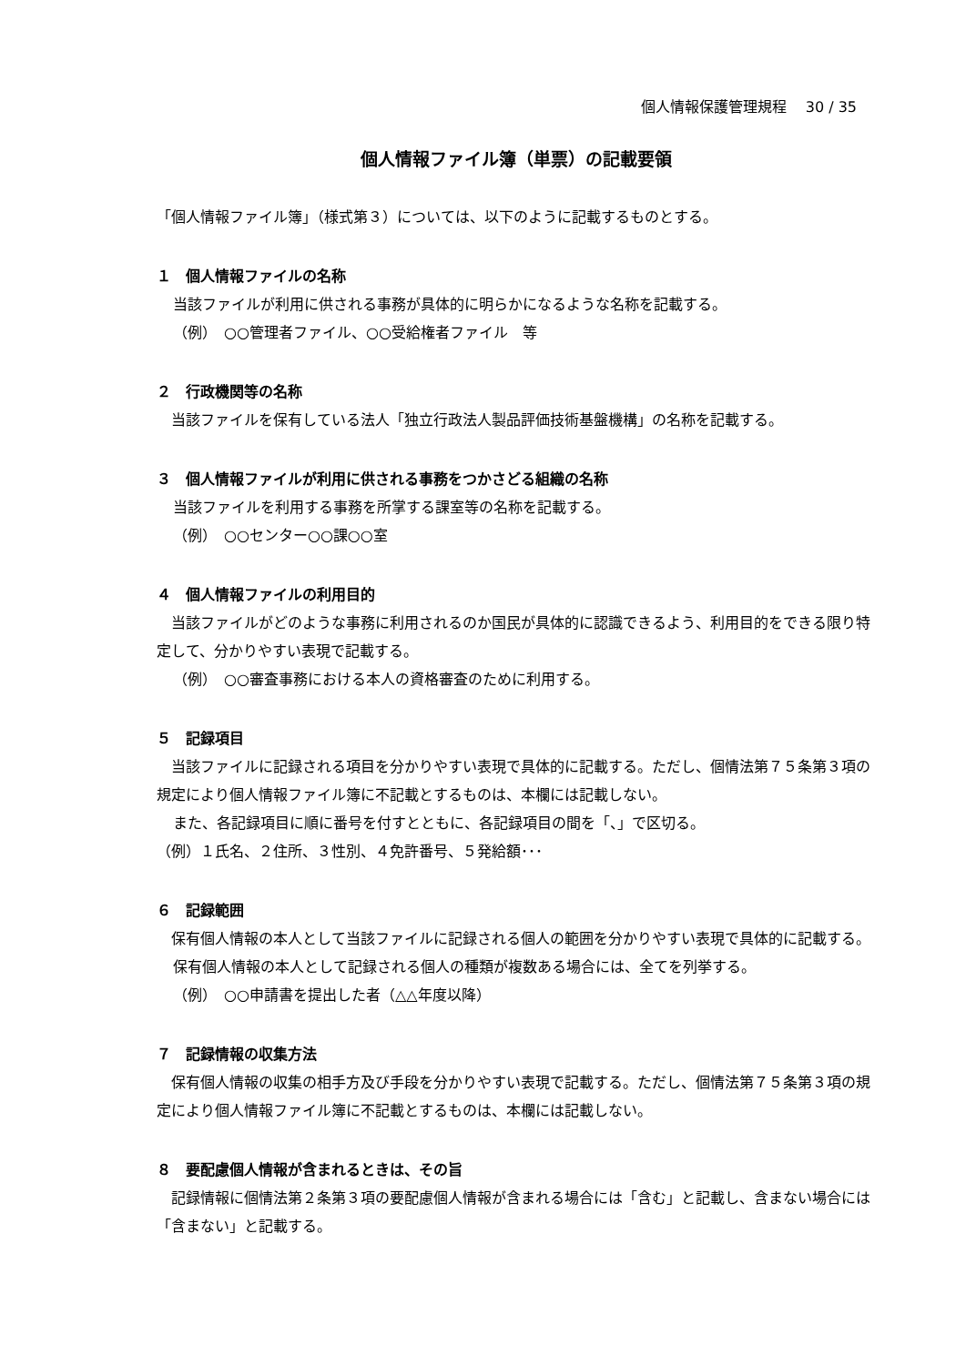個人情報保護管理規程　 30 / 35
個人情報ファイル簿（単票）の記載要領
「個人情報ファイル簿」（様式第３）については、以下のように記載するものとする。
１　個人情報ファイルの名称
当該ファイルが利用に供される事務が具体的に明らかになるような名称を記載する。
（例）　○○管理者ファイル、○○受給権者ファイル　等
２　行政機関等の名称
　当該ファイルを保有している法人「独立行政法人製品評価技術基盤機構」の名称を記載する。
３　個人情報ファイルが利用に供される事務をつかさどる組織の名称
当該ファイルを利用する事務を所掌する課室等の名称を記載する。
（例）　○○センター○○課○○室
４　個人情報ファイルの利用目的
　当該ファイルがどのような事務に利用されるのか国民が具体的に認識できるよう、利用目的をできる限り特定して、分かりやすい表現で記載する。
（例）　○○審査事務における本人の資格審査のために利用する。
５　記録項目
　当該ファイルに記録される項目を分かりやすい表現で具体的に記載する。ただし、個情法第７５条第３項の規定により個人情報ファイル簿に不記載とするものは、本欄には記載しない。
また、各記録項目に順に番号を付すとともに、各記録項目の間を「、」で区切る。
（例）１氏名、２住所、３性別、４免許番号、５発給額･･･
６　記録範囲
　保有個人情報の本人として当該ファイルに記録される個人の範囲を分かりやすい表現で具体的に記載する。
保有個人情報の本人として記録される個人の種類が複数ある場合には、全てを列挙する。
（例）　○○申請書を提出した者（△△年度以降）
７　記録情報の収集方法
　保有個人情報の収集の相手方及び手段を分かりやすい表現で記載する。ただし、個情法第７５条第３項の規定により個人情報ファイル簿に不記載とするものは、本欄には記載しない。
８　要配慮個人情報が含まれるときは、その旨
　記録情報に個情法第２条第３項の要配慮個人情報が含まれる場合には「含む」と記載し、含まない場合には「含まない」と記載する。